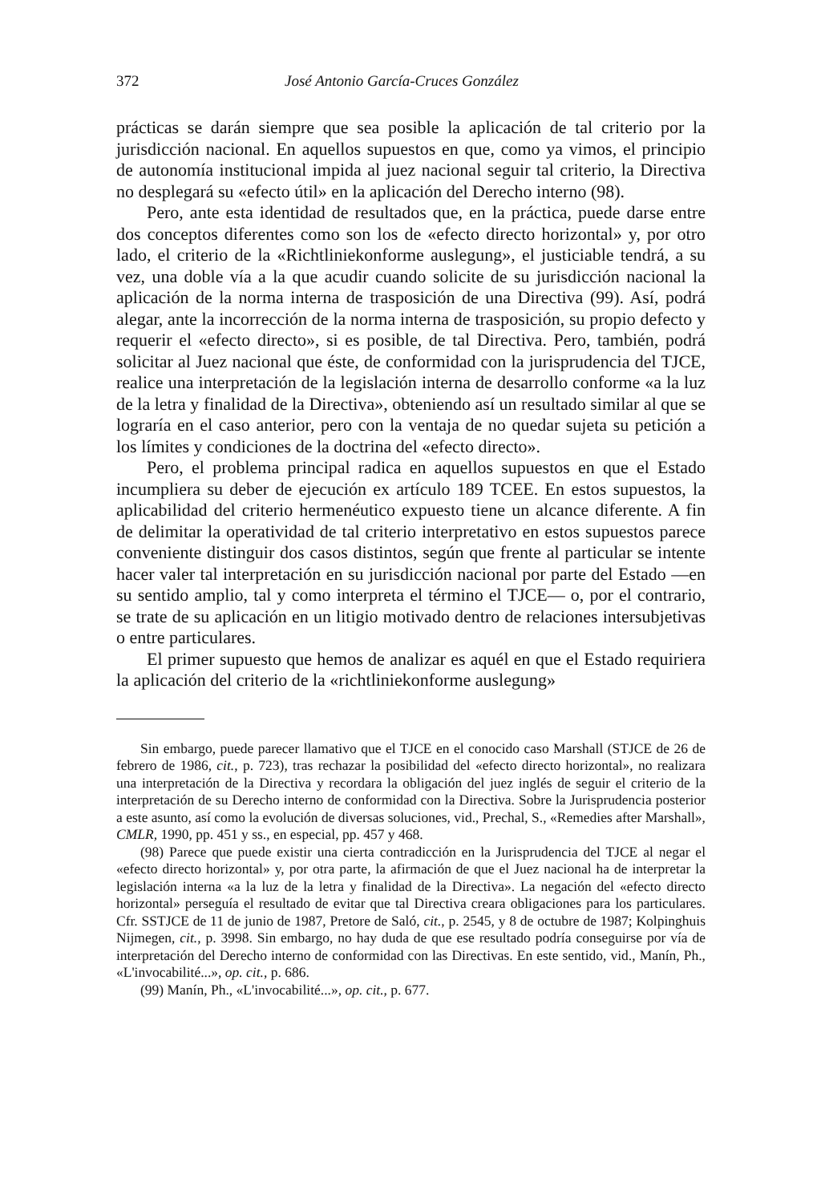372 José Antonio García-Cruces González
prácticas se darán siempre que sea posible la aplicación de tal criterio por la jurisdicción nacional. En aquellos supuestos en que, como ya vimos, el principio de autonomía institucional impida al juez nacional seguir tal criterio, la Directiva no desplegará su «efecto útil» en la aplicación del Derecho interno (98).
Pero, ante esta identidad de resultados que, en la práctica, puede darse entre dos conceptos diferentes como son los de «efecto directo horizontal» y, por otro lado, el criterio de la «Richtliniekonforme auslegung», el justiciable tendrá, a su vez, una doble vía a la que acudir cuando solicite de su jurisdicción nacional la aplicación de la norma interna de trasposición de una Directiva (99). Así, podrá alegar, ante la incorrección de la norma interna de trasposición, su propio defecto y requerir el «efecto directo», si es posible, de tal Directiva. Pero, también, podrá solicitar al Juez nacional que éste, de conformidad con la jurisprudencia del TJCE, realice una interpretación de la legislación interna de desarrollo conforme «a la luz de la letra y finalidad de la Directiva», obteniendo así un resultado similar al que se lograría en el caso anterior, pero con la ventaja de no quedar sujeta su petición a los límites y condiciones de la doctrina del «efecto directo».
Pero, el problema principal radica en aquellos supuestos en que el Estado incumpliera su deber de ejecución ex artículo 189 TCEE. En estos supuestos, la aplicabilidad del criterio hermenéutico expuesto tiene un alcance diferente. A fin de delimitar la operatividad de tal criterio interpretativo en estos supuestos parece conveniente distinguir dos casos distintos, según que frente al particular se intente hacer valer tal interpretación en su jurisdicción nacional por parte del Estado —en su sentido amplio, tal y como interpreta el término el TJCE— o, por el contrario, se trate de su aplicación en un litigio motivado dentro de relaciones intersubjetivas o entre particulares.
El primer supuesto que hemos de analizar es aquél en que el Estado requiriera la aplicación del criterio de la «richtliniekonforme auslegung»
Sin embargo, puede parecer llamativo que el TJCE en el conocido caso Marshall (STJCE de 26 de febrero de 1986, cit., p. 723), tras rechazar la posibilidad del «efecto directo horizontal», no realizara una interpretación de la Directiva y recordara la obligación del juez inglés de seguir el criterio de la interpretación de su Derecho interno de conformidad con la Directiva. Sobre la Jurisprudencia posterior a este asunto, así como la evolución de diversas soluciones, vid., Prechal, S., «Remedies after Marshall», CMLR, 1990, pp. 451 y ss., en especial, pp. 457 y 468.
(98) Parece que puede existir una cierta contradicción en la Jurisprudencia del TJCE al negar el «efecto directo horizontal» y, por otra parte, la afirmación de que el Juez nacional ha de interpretar la legislación interna «a la luz de la letra y finalidad de la Directiva». La negación del «efecto directo horizontal» perseguía el resultado de evitar que tal Directiva creara obligaciones para los particulares. Cfr. SSTJCE de 11 de junio de 1987, Pretore de Saló, cit., p. 2545, y 8 de octubre de 1987; Kolpinghuis Nijmegen, cit., p. 3998. Sin embargo, no hay duda de que ese resultado podría conseguirse por vía de interpretación del Derecho interno de conformidad con las Directivas. En este sentido, vid., Manín, Ph., «L'invocabilité...», op. cit., p. 686.
(99) Manín, Ph., «L'invocabilité...», op. cit., p. 677.